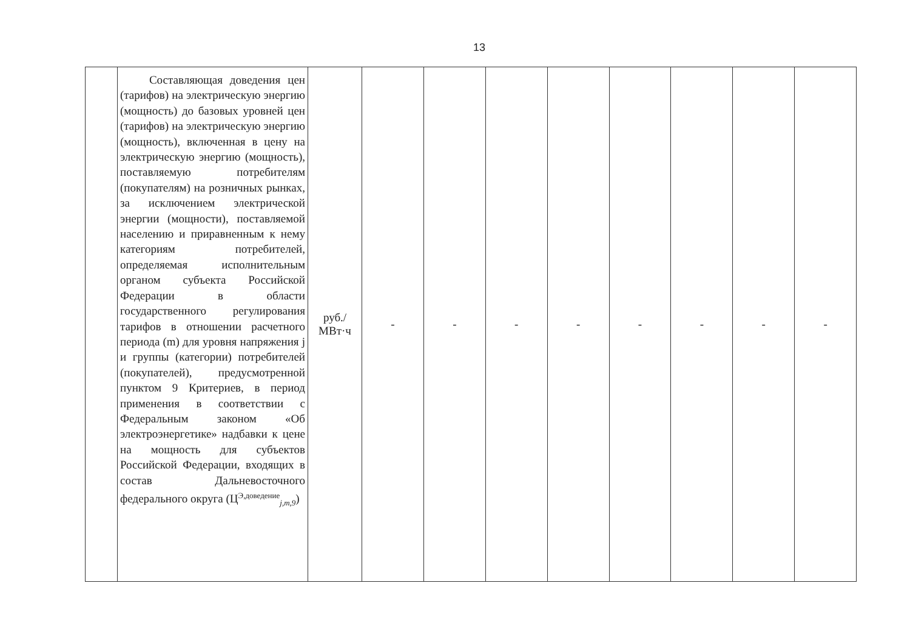13
| | Составляющая доведения цен (тарифов) на электрическую энергию (мощность) до базовых уровней цен (тарифов) на электрическую энергию (мощность), включенная в цену на электрическую энергию (мощность), поставляемую потребителям (покупателям) на розничных рынках, за исключением электрической энергии (мощности), поставляемой населению и приравненным к нему категориям потребителей, определяемая исполнительным органом субъекта Российской Федерации в области государственного регулирования тарифов в отношении расчетного периода (m) для уровня напряжения j и группы (категории) потребителей (покупателей), предусмотренной пунктом 9 Критериев, в период применения в соответствии с Федеральным законом «Об электроэнергетике» надбавки к цене на мощность для субъектов Российской Федерации, входящих в состав Дальневосточного федерального округа (Ц<sup>Э,доведение</sup><sub>j,m,9</sub>) | руб./ МВт·ч | - | - | - | - | - | - | - | - |